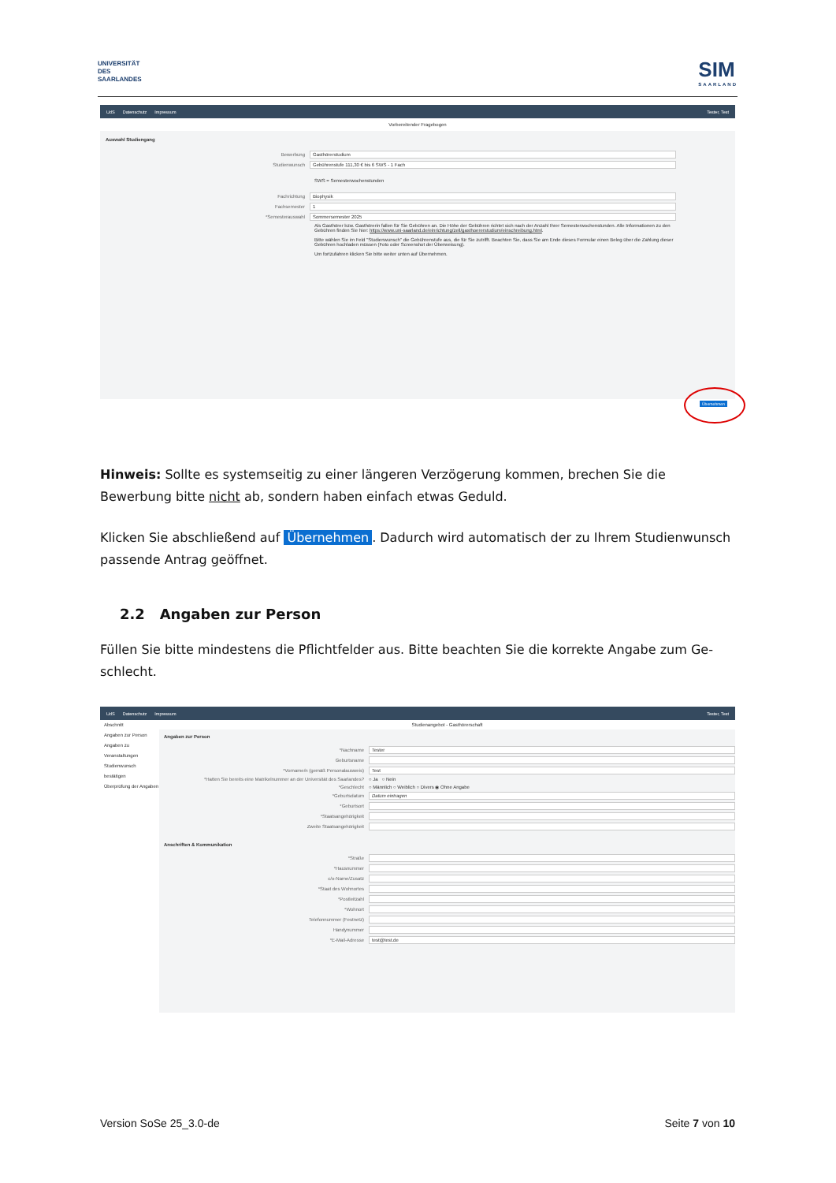UNIVERSITÄT
DES
SAARLANDES
SIM
SAARLAND
UdS Datenschutz Impressum Tester, Test
Vorbereitender Fragebogen
Auswahl Studiengang
Bewerbung Gasthörerstudium
Studienwunsch Gebührenstufe 111,30 € bis 6 SWS - 1 Fach
SWS = Semesterwochenstunden
Fachrichtung Biophysik
Fachsemester 1
*Semesterauswahl Sommersemester 2025
Als Gasthörer bzw. Gasthörerin fallen für Sie Gebühren an. Die Höhe der Gebühren richtet sich nach der Anzahl Ihrer Semesterwochenstunden. Alle Informationen zu den Gebühren finden Sie hier: https://www.uni-saarland.de/einrichtung/zell/gasthoererstudium/einschreibung.html.
Bitte wählen Sie im Feld "Studienwunsch" die Gebührenstufe aus, die für Sie zutrifft. Beachten Sie, dass Sie am Ende dieses Formular einen Beleg über die Zahlung dieser Gebühren hochladen müssen (Foto oder Screenshot der Überweisung).
Um fortzufahren klicken Sie bitte weiter unten auf Übernehmen.
Übernehmen
Hinweis: Sollte es systemseitig zu einer längeren Verzögerung kommen, brechen Sie die Bewerbung bitte nicht ab, sondern haben einfach etwas Geduld.
Klicken Sie abschließend auf Übernehmen. Dadurch wird automatisch der zu Ihrem Studienwunsch passende Antrag geöffnet.
2.2 Angaben zur Person
Füllen Sie bitte mindestens die Pflichtfelder aus. Bitte beachten Sie die korrekte Angabe zum Ge-schlecht.
UdS Datenschutz Impressum Tester, Test
Abschnitt
Angaben zur Person
Angaben zu Veranstaltungen
Studienwunsch bestätigen
Überprüfung der Angaben
Studienangebot - Gasthörerschaft
Angaben zur Person
*Nachname Tester
Geburtsname
*Vorname/n (gemäß Personalausweis) Test
*Hatten Sie bereits eine Matrikelnummer an der Universität des Saarlandes? ○ Ja ○ Nein
*Geschlecht ○ Männlich ○ Weiblich ○ Divers ◉ Ohne Angabe
*Geburtsdatum Datum eintragen
*Geburtsort
*Staatsangehörigkeit
Zweite Staatsangehörigkeit
Anschriften & Kommunikation
*Straße
*Hausnummer
c/o-Name/Zusatz
*Staat des Wohnortes
*Postleitzahl
*Wohnort
Telefonnummer (Festnetz)
Handynummer
*E-Mail-Adresse test@test.de
Version SoSe 25_3.0-de Seite 7 von 10